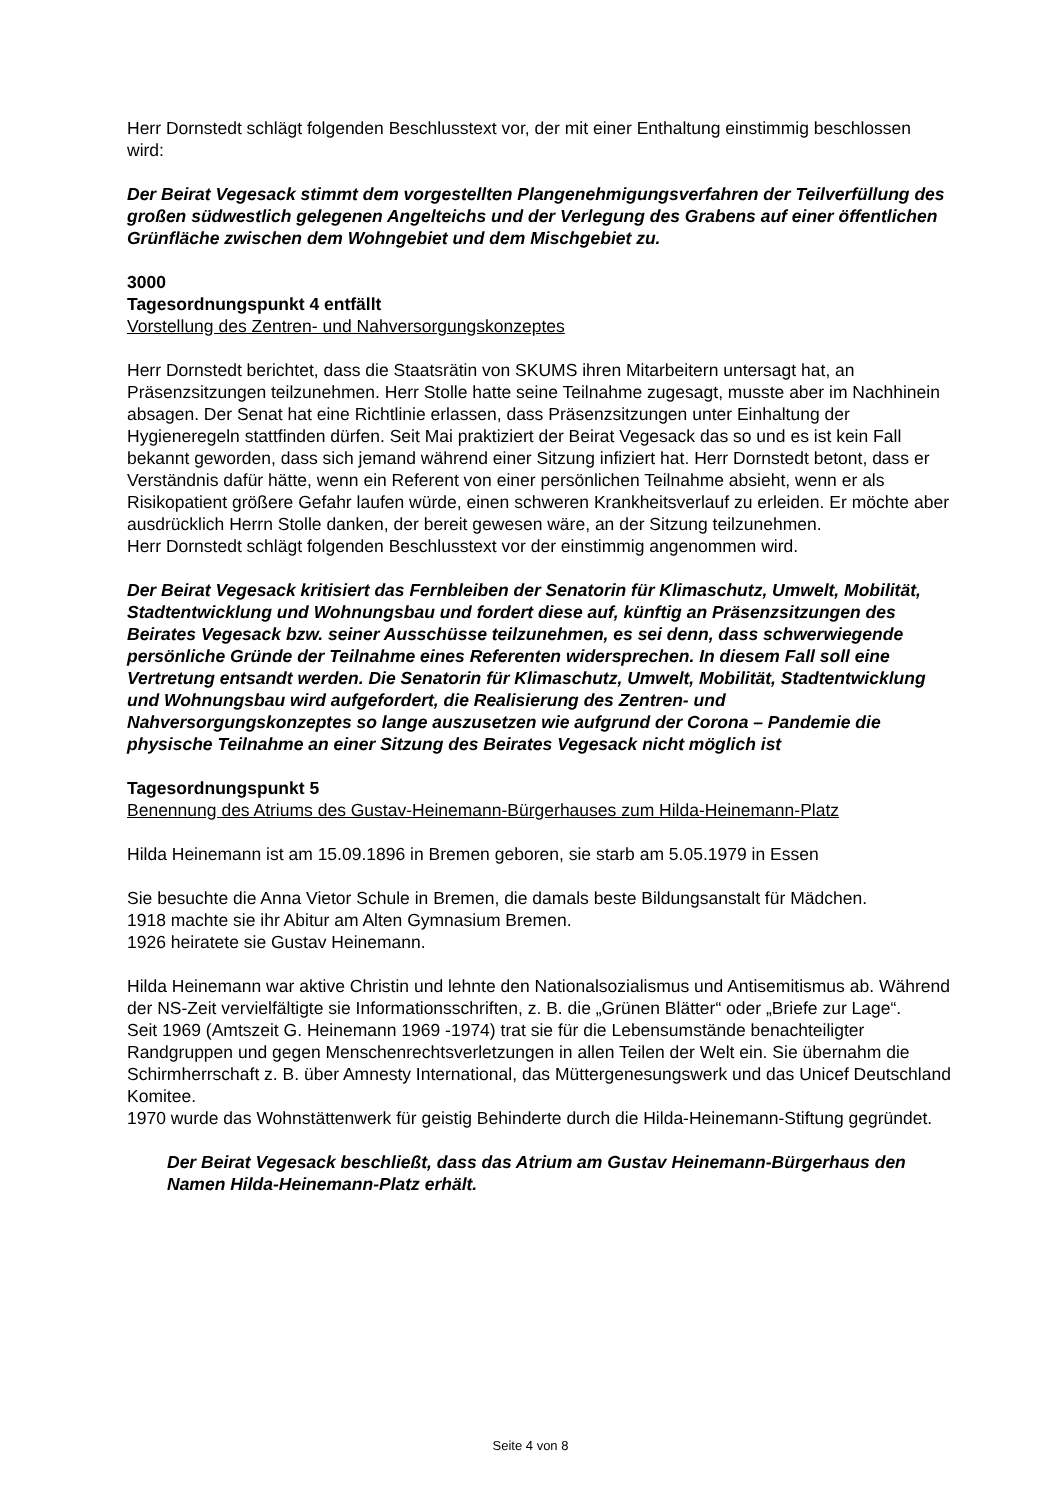Herr Dornstedt schlägt folgenden Beschlusstext vor, der mit einer Enthaltung einstimmig beschlossen wird:
Der Beirat Vegesack stimmt dem vorgestellten Plangenehmigungsverfahren der Teilverfüllung des großen südwestlich gelegenen Angelteichs und der Verlegung des Grabens auf einer öffentlichen Grünfläche zwischen dem Wohngebiet und dem Mischgebiet zu.
3000
Tagesordnungspunkt 4 entfällt
Vorstellung des Zentren- und Nahversorgungskonzeptes
Herr Dornstedt berichtet, dass die Staatsrätin von SKUMS ihren Mitarbeitern untersagt hat, an Präsenzsitzungen teilzunehmen. Herr Stolle hatte seine Teilnahme zugesagt, musste aber im Nachhinein absagen. Der Senat hat eine Richtlinie erlassen, dass Präsenzsitzungen unter Einhaltung der Hygieneregeln stattfinden dürfen. Seit Mai praktiziert der Beirat Vegesack das so und es ist kein Fall bekannt geworden, dass sich jemand während einer Sitzung infiziert hat. Herr Dornstedt betont, dass er Verständnis dafür hätte, wenn ein Referent von einer persönlichen Teilnahme absieht, wenn er als Risikopatient größere Gefahr laufen würde, einen schweren Krankheitsverlauf zu erleiden. Er möchte aber ausdrücklich Herrn Stolle danken, der bereit gewesen wäre, an der Sitzung teilzunehmen.
Herr Dornstedt schlägt folgenden Beschlusstext vor der einstimmig angenommen wird.
Der Beirat Vegesack kritisiert das Fernbleiben der Senatorin für Klimaschutz, Umwelt, Mobilität, Stadtentwicklung und Wohnungsbau und fordert diese auf, künftig an Präsenzsitzungen des Beirates Vegesack bzw. seiner Ausschüsse teilzunehmen, es sei denn, dass schwerwiegende persönliche Gründe der Teilnahme eines Referenten widersprechen. In diesem Fall soll eine Vertretung entsandt werden. Die Senatorin für Klimaschutz, Umwelt, Mobilität, Stadtentwicklung und Wohnungsbau wird aufgefordert, die Realisierung des Zentren- und Nahversorgungskonzeptes so lange auszusetzen wie aufgrund der Corona – Pandemie die physische Teilnahme an einer Sitzung des Beirates Vegesack nicht möglich ist
Tagesordnungspunkt 5
Benennung des Atriums des Gustav-Heinemann-Bürgerhauses zum Hilda-Heinemann-Platz
Hilda Heinemann ist am 15.09.1896 in Bremen geboren, sie starb am 5.05.1979 in Essen
Sie besuchte die Anna Vietor Schule in Bremen, die damals beste Bildungsanstalt für Mädchen.
1918 machte sie ihr Abitur am Alten Gymnasium Bremen.
1926 heiratete sie Gustav Heinemann.
Hilda Heinemann war aktive Christin und lehnte den Nationalsozialismus und Antisemitismus ab. Während der NS-Zeit vervielfältigte sie Informationsschriften, z. B. die „Grünen Blätter“ oder „Briefe zur Lage“.
Seit 1969 (Amtszeit G. Heinemann 1969 -1974) trat sie für die Lebensumstände benachteiligter Randgruppen und gegen Menschenrechtsverletzungen in allen Teilen der Welt ein. Sie übernahm die Schirmherrschaft z. B. über Amnesty International, das Müttergenesungswerk und das Unicef Deutschland Komitee.
1970 wurde das Wohnstättenwerk für geistig Behinderte durch die Hilda-Heinemann-Stiftung gegründet.
Der Beirat Vegesack beschließt, dass das Atrium am Gustav Heinemann-Bürgerhaus den Namen Hilda-Heinemann-Platz erhält.
Seite 4 von 8